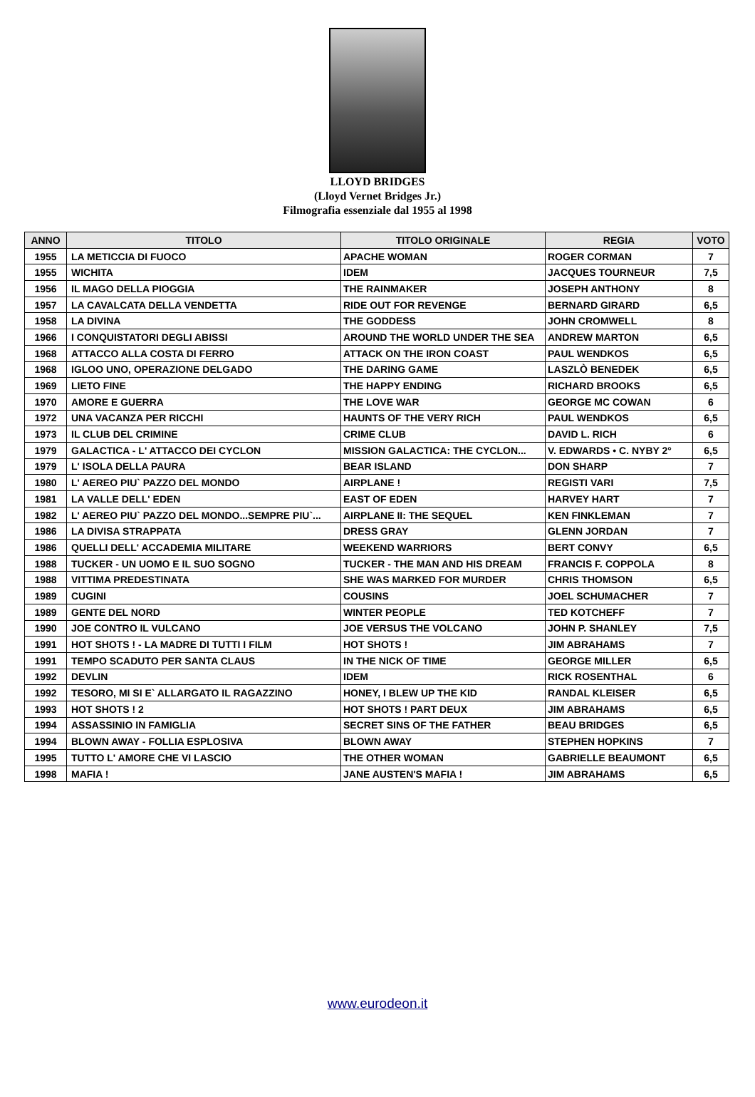LLOYD BRIDGES
(Lloyd Vernet Bridges Jr.)
Filmografia essenziale dal 1955 al 1998
| ANNO | TITOLO | TITOLO ORIGINALE | REGIA | VOTO |
| --- | --- | --- | --- | --- |
| 1955 | LA METICCIA DI FUOCO | APACHE WOMAN | ROGER CORMAN | 7 |
| 1955 | WICHITA | IDEM | JACQUES TOURNEUR | 7,5 |
| 1956 | IL MAGO DELLA PIOGGIA | THE RAINMAKER | JOSEPH ANTHONY | 8 |
| 1957 | LA CAVALCATA DELLA VENDETTA | RIDE OUT FOR REVENGE | BERNARD GIRARD | 6,5 |
| 1958 | LA DIVINA | THE GODDESS | JOHN CROMWELL | 8 |
| 1966 | I CONQUISTATORI DEGLI ABISSI | AROUND THE WORLD UNDER THE SEA | ANDREW MARTON | 6,5 |
| 1968 | ATTACCO ALLA COSTA DI FERRO | ATTACK ON THE IRON COAST | PAUL WENDKOS | 6,5 |
| 1968 | IGLOO UNO, OPERAZIONE DELGADO | THE DARING GAME | LASZLÒ BENEDEK | 6,5 |
| 1969 | LIETO FINE | THE HAPPY ENDING | RICHARD BROOKS | 6,5 |
| 1970 | AMORE E GUERRA | THE LOVE WAR | GEORGE MC COWAN | 6 |
| 1972 | UNA VACANZA PER RICCHI | HAUNTS OF THE VERY RICH | PAUL WENDKOS | 6,5 |
| 1973 | IL CLUB DEL CRIMINE | CRIME CLUB | DAVID L. RICH | 6 |
| 1979 | GALACTICA - L' ATTACCO DEI CYCLON | MISSION GALACTICA: THE CYCLON... | V. EDWARDS • C. NYBY 2° | 6,5 |
| 1979 | L' ISOLA DELLA PAURA | BEAR ISLAND | DON SHARP | 7 |
| 1980 | L' AEREO PIU` PAZZO DEL MONDO | AIRPLANE ! | REGISTI VARI | 7,5 |
| 1981 | LA VALLE DELL' EDEN | EAST OF EDEN | HARVEY HART | 7 |
| 1982 | L' AEREO PIU` PAZZO DEL MONDO...SEMPRE PIU`... | AIRPLANE II: THE SEQUEL | KEN FINKLEMAN | 7 |
| 1986 | LA DIVISA STRAPPATA | DRESS GRAY | GLENN JORDAN | 7 |
| 1986 | QUELLI DELL' ACCADEMIA MILITARE | WEEKEND WARRIORS | BERT CONVY | 6,5 |
| 1988 | TUCKER - UN UOMO E IL SUO SOGNO | TUCKER - THE MAN AND HIS DREAM | FRANCIS F. COPPOLA | 8 |
| 1988 | VITTIMA PREDESTINATA | SHE WAS MARKED FOR MURDER | CHRIS THOMSON | 6,5 |
| 1989 | CUGINI | COUSINS | JOEL SCHUMACHER | 7 |
| 1989 | GENTE DEL NORD | WINTER PEOPLE | TED KOTCHEFF | 7 |
| 1990 | JOE CONTRO IL VULCANO | JOE VERSUS THE VOLCANO | JOHN P. SHANLEY | 7,5 |
| 1991 | HOT SHOTS ! - LA MADRE DI TUTTI I FILM | HOT SHOTS ! | JIM ABRAHAMS | 7 |
| 1991 | TEMPO SCADUTO PER SANTA CLAUS | IN THE NICK OF TIME | GEORGE MILLER | 6,5 |
| 1992 | DEVLIN | IDEM | RICK ROSENTHAL | 6 |
| 1992 | TESORO, MI SI E` ALLARGATO IL RAGAZZINO | HONEY, I BLEW UP THE KID | RANDAL KLEISER | 6,5 |
| 1993 | HOT SHOTS ! 2 | HOT SHOTS ! PART DEUX | JIM ABRAHAMS | 6,5 |
| 1994 | ASSASSINIO IN FAMIGLIA | SECRET SINS OF THE FATHER | BEAU BRIDGES | 6,5 |
| 1994 | BLOWN AWAY - FOLLIA ESPLOSIVA | BLOWN AWAY | STEPHEN HOPKINS | 7 |
| 1995 | TUTTO L' AMORE CHE VI LASCIO | THE OTHER WOMAN | GABRIELLE BEAUMONT | 6,5 |
| 1998 | MAFIA ! | JANE AUSTEN'S MAFIA ! | JIM ABRAHAMS | 6,5 |
www.eurodeon.it